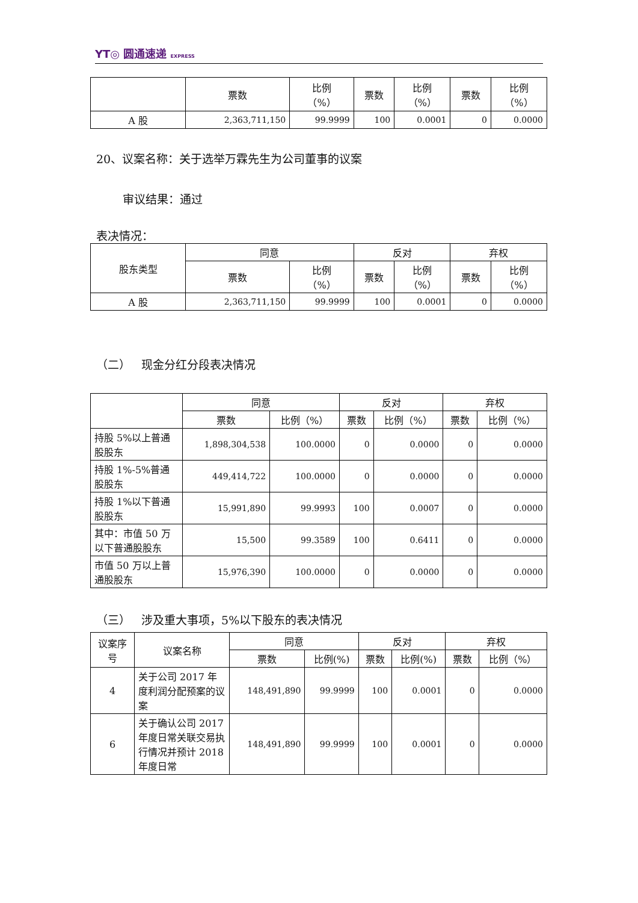YT◎ 圆通速递 EXPRESS
| | 票数 | 比例 （%） | 票数 | 比例 （%） | 票数 | 比例 （%） |
| --- | --- | --- | --- | --- | --- | --- |
| A 股 | 2,363,711,150 | 99.9999 | 100 | 0.0001 | 0 | 0.0000 |
20、议案名称：关于选举万霖先生为公司董事的议案
审议结果：通过
表决情况：
| 股东类型 | 同意 | | 反对 | | 弃权 | |
| --- | --- | --- | --- | --- | --- | --- |
| | 票数 | 比例 （%） | 票数 | 比例 （%） | 票数 | 比例 （%） |
| A 股 | 2,363,711,150 | 99.9999 | 100 | 0.0001 | 0 | 0.0000 |
（二） 现金分红分段表决情况
| | 同意 | | 反对 | | 弃权 | |
| --- | --- | --- | --- | --- | --- | --- |
| | 票数 | 比例（%） | 票数 | 比例（%） | 票数 | 比例（%） |
| 持股 5%以上普通股股东 | 1,898,304,538 | 100.0000 | 0 | 0.0000 | 0 | 0.0000 |
| 持股 1%-5%普通股股东 | 449,414,722 | 100.0000 | 0 | 0.0000 | 0 | 0.0000 |
| 持股 1%以下普通股股东 | 15,991,890 | 99.9993 | 100 | 0.0007 | 0 | 0.0000 |
| 其中：市值 50 万以下普通股股东 | 15,500 | 99.3589 | 100 | 0.6411 | 0 | 0.0000 |
| 市值 50 万以上普通股股东 | 15,976,390 | 100.0000 | 0 | 0.0000 | 0 | 0.0000 |
（三） 涉及重大事项，5%以下股东的表决情况
| 议案序号 | 议案名称 | 同意 | | 反对 | | 弃权 | |
| --- | --- | --- | --- | --- | --- | --- | --- |
| | | 票数 | 比例(%) | 票数 | 比例(%) | 票数 | 比例（%） |
| 4 | 关于公司 2017 年度利润分配预案的议案 | 148,491,890 | 99.9999 | 100 | 0.0001 | 0 | 0.0000 |
| 6 | 关于确认公司 2017 年度日常关联交易执行情况并预计 2018 年度日常 | 148,491,890 | 99.9999 | 100 | 0.0001 | 0 | 0.0000 |